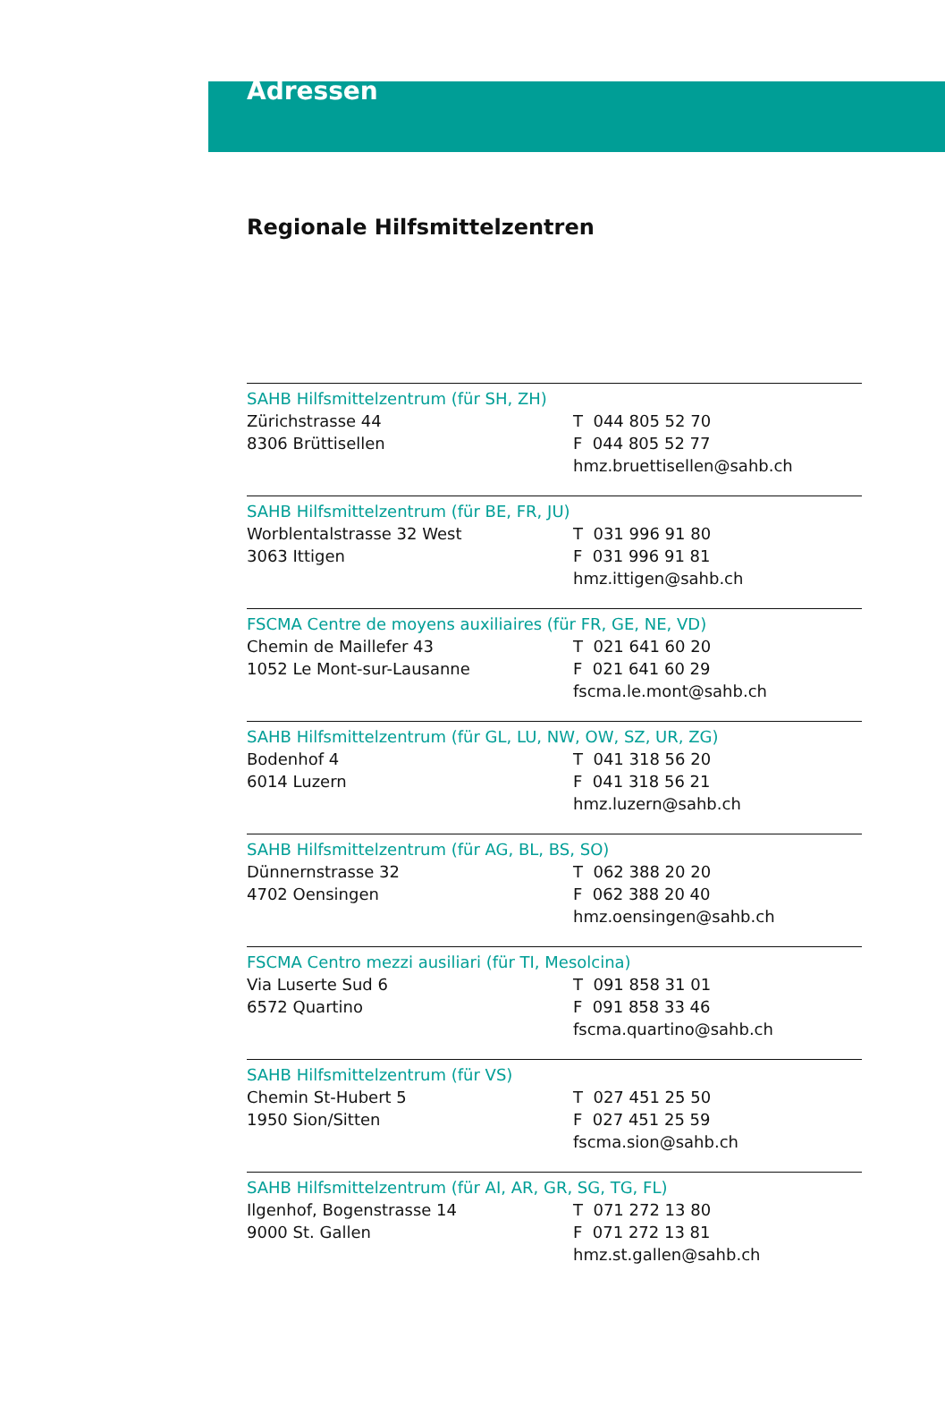Adressen
Regionale Hilfsmittelzentren
SAHB Hilfsmittelzentrum (für SH, ZH)
Zürichstrasse 44
8306 Brüttisellen
T 044 805 52 70
F 044 805 52 77
hmz.bruettisellen@sahb.ch
SAHB Hilfsmittelzentrum (für BE, FR, JU)
Worblentalstrasse 32 West
3063 Ittigen
T 031 996 91 80
F 031 996 91 81
hmz.ittigen@sahb.ch
FSCMA Centre de moyens auxiliaires (für FR, GE, NE, VD)
Chemin de Maillefer 43
1052 Le Mont-sur-Lausanne
T 021 641 60 20
F 021 641 60 29
fscma.le.mont@sahb.ch
SAHB Hilfsmittelzentrum (für GL, LU, NW, OW, SZ, UR, ZG)
Bodenhof 4
6014 Luzern
T 041 318 56 20
F 041 318 56 21
hmz.luzern@sahb.ch
SAHB Hilfsmittelzentrum (für AG, BL, BS, SO)
Dünnernstrasse 32
4702 Oensingen
T 062 388 20 20
F 062 388 20 40
hmz.oensingen@sahb.ch
FSCMA Centro mezzi ausiliari (für TI, Mesolcina)
Via Luserte Sud 6
6572 Quartino
T 091 858 31 01
F 091 858 33 46
fscma.quartino@sahb.ch
SAHB Hilfsmittelzentrum (für VS)
Chemin St-Hubert 5
1950 Sion/Sitten
T 027 451 25 50
F 027 451 25 59
fscma.sion@sahb.ch
SAHB Hilfsmittelzentrum (für AI, AR, GR, SG, TG, FL)
Ilgenhof, Bogenstrasse 14
9000 St. Gallen
T 071 272 13 80
F 071 272 13 81
hmz.st.gallen@sahb.ch